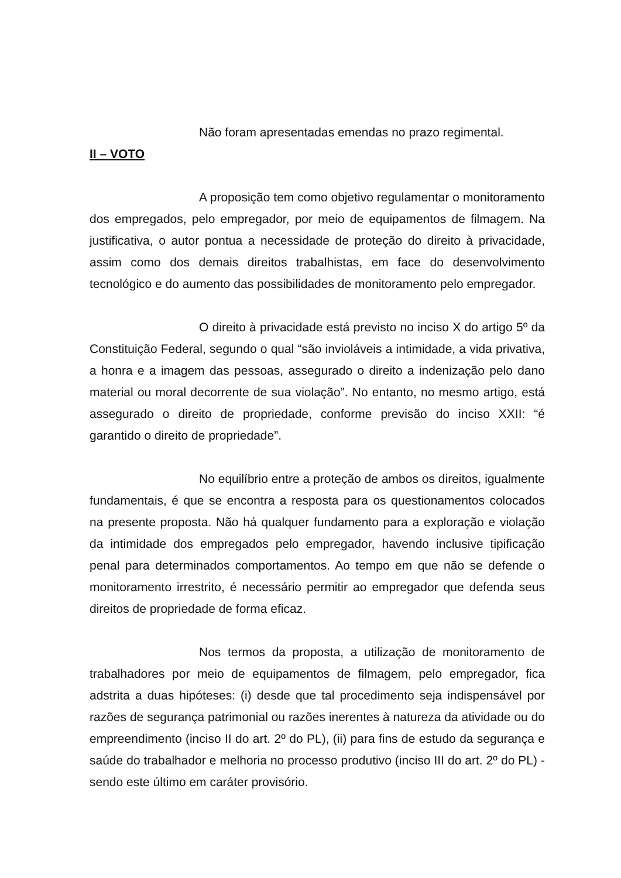Não foram apresentadas emendas no prazo regimental.
II – VOTO
A proposição tem como objetivo regulamentar o monitoramento dos empregados, pelo empregador, por meio de equipamentos de filmagem. Na justificativa, o autor pontua a necessidade de proteção do direito à privacidade, assim como dos demais direitos trabalhistas, em face do desenvolvimento tecnológico e do aumento das possibilidades de monitoramento pelo empregador.
O direito à privacidade está previsto no inciso X do artigo 5º da Constituição Federal, segundo o qual “são invioláveis a intimidade, a vida privativa, a honra e a imagem das pessoas, assegurado o direito a indenização pelo dano material ou moral decorrente de sua violação”. No entanto, no mesmo artigo, está assegurado o direito de propriedade, conforme previsão do inciso XXII: “é garantido o direito de propriedade”.
No equilíbrio entre a proteção de ambos os direitos, igualmente fundamentais, é que se encontra a resposta para os questionamentos colocados na presente proposta. Não há qualquer fundamento para a exploração e violação da intimidade dos empregados pelo empregador, havendo inclusive tipificação penal para determinados comportamentos. Ao tempo em que não se defende o monitoramento irrestrito, é necessário permitir ao empregador que defenda seus direitos de propriedade de forma eficaz.
Nos termos da proposta, a utilização de monitoramento de trabalhadores por meio de equipamentos de filmagem, pelo empregador, fica adstrita a duas hipóteses: (i) desde que tal procedimento seja indispensável por razões de segurança patrimonial ou razões inerentes à natureza da atividade ou do empreendimento (inciso II do art. 2º do PL), (ii) para fins de estudo da segurança e saúde do trabalhador e melhoria no processo produtivo (inciso III do art. 2º do PL) - sendo este último em caráter provisório.